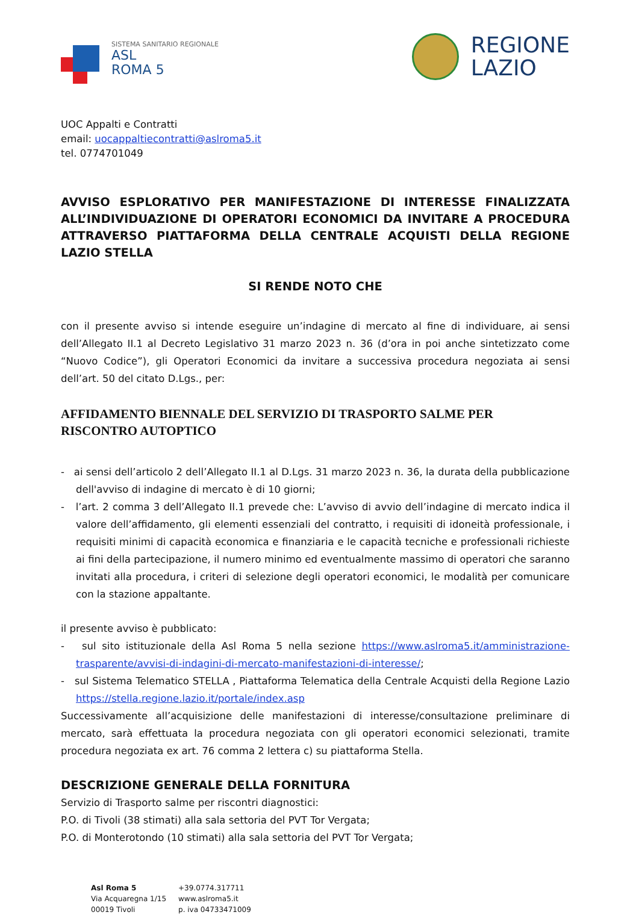SISTEMA SANITARIO REGIONALE
ASL
ROMA 5
REGIONE
LAZIO
UOC Appalti e Contratti
email: uocappaltiecontratti@aslroma5.it
tel. 0774701049
AVVISO ESPLORATIVO PER MANIFESTAZIONE DI INTERESSE FINALIZZATA ALL’INDIVIDUAZIONE DI OPERATORI ECONOMICI DA INVITARE A PROCEDURA ATTRAVERSO PIATTAFORMA DELLA CENTRALE ACQUISTI DELLA REGIONE LAZIO STELLA
SI RENDE NOTO CHE
con il presente avviso si intende eseguire un’indagine di mercato al fine di individuare, ai sensi dell’Allegato II.1 al Decreto Legislativo 31 marzo 2023 n. 36 (d’ora in poi anche sintetizzato come “Nuovo Codice”), gli Operatori Economici da invitare a successiva procedura negoziata ai sensi dell’art. 50 del citato D.Lgs., per:
AFFIDAMENTO BIENNALE DEL SERVIZIO DI TRASPORTO SALME PER RISCONTRO AUTOPTICO
- ai sensi dell’articolo 2 dell’Allegato II.1 al D.Lgs. 31 marzo 2023 n. 36, la durata della pubblicazione dell'avviso di indagine di mercato è di 10 giorni;
- l’art. 2 comma 3 dell’Allegato II.1 prevede che: L’avviso di avvio dell’indagine di mercato indica il valore dell’affidamento, gli elementi essenziali del contratto, i requisiti di idoneità professionale, i requisiti minimi di capacità economica e finanziaria e le capacità tecniche e professionali richieste ai fini della partecipazione, il numero minimo ed eventualmente massimo di operatori che saranno invitati alla procedura, i criteri di selezione degli operatori economici, le modalità per comunicare con la stazione appaltante.
il presente avviso è pubblicato:
- sul sito istituzionale della Asl Roma 5 nella sezione https://www.aslroma5.it/amministrazione-trasparente/avvisi-di-indagini-di-mercato-manifestazioni-di-interesse/;
- sul Sistema Telematico STELLA , Piattaforma Telematica della Centrale Acquisti della Regione Lazio https://stella.regione.lazio.it/portale/index.asp
Successivamente all’acquisizione delle manifestazioni di interesse/consultazione preliminare di mercato, sarà effettuata la procedura negoziata con gli operatori economici selezionati, tramite procedura negoziata ex art. 76 comma 2 lettera c) su piattaforma Stella.
DESCRIZIONE GENERALE DELLA FORNITURA
Servizio di Trasporto salme per riscontri diagnostici:
P.O. di Tivoli (38 stimati) alla sala settoria del PVT Tor Vergata;
P.O. di Monterotondo (10 stimati) alla sala settoria del PVT Tor Vergata;
Asl Roma 5
Via Acquaregna 1/15
00019 Tivoli
+39.0774.317711
www.aslroma5.it
p. iva 04733471009